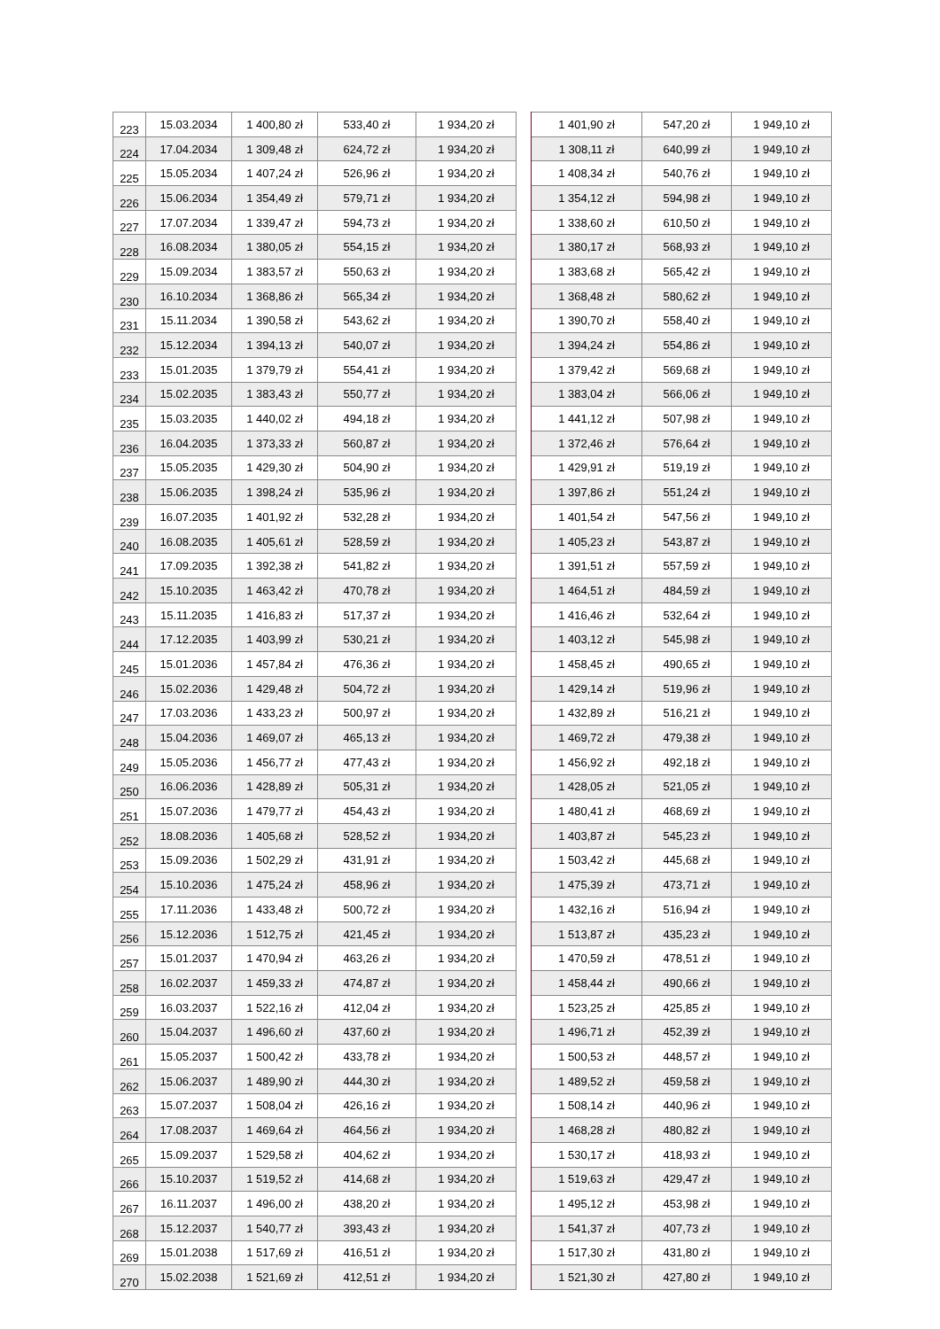| 223 | 15.03.2034 | 1 400,80 zł | 533,40 zł | 1 934,20 zł | | 1 401,90 zł | 547,20 zł | 1 949,10 zł |
| 224 | 17.04.2034 | 1 309,48 zł | 624,72 zł | 1 934,20 zł | | 1 308,11 zł | 640,99 zł | 1 949,10 zł |
| 225 | 15.05.2034 | 1 407,24 zł | 526,96 zł | 1 934,20 zł | | 1 408,34 zł | 540,76 zł | 1 949,10 zł |
| 226 | 15.06.2034 | 1 354,49 zł | 579,71 zł | 1 934,20 zł | | 1 354,12 zł | 594,98 zł | 1 949,10 zł |
| 227 | 17.07.2034 | 1 339,47 zł | 594,73 zł | 1 934,20 zł | | 1 338,60 zł | 610,50 zł | 1 949,10 zł |
| 228 | 16.08.2034 | 1 380,05 zł | 554,15 zł | 1 934,20 zł | | 1 380,17 zł | 568,93 zł | 1 949,10 zł |
| 229 | 15.09.2034 | 1 383,57 zł | 550,63 zł | 1 934,20 zł | | 1 383,68 zł | 565,42 zł | 1 949,10 zł |
| 230 | 16.10.2034 | 1 368,86 zł | 565,34 zł | 1 934,20 zł | | 1 368,48 zł | 580,62 zł | 1 949,10 zł |
| 231 | 15.11.2034 | 1 390,58 zł | 543,62 zł | 1 934,20 zł | | 1 390,70 zł | 558,40 zł | 1 949,10 zł |
| 232 | 15.12.2034 | 1 394,13 zł | 540,07 zł | 1 934,20 zł | | 1 394,24 zł | 554,86 zł | 1 949,10 zł |
| 233 | 15.01.2035 | 1 379,79 zł | 554,41 zł | 1 934,20 zł | | 1 379,42 zł | 569,68 zł | 1 949,10 zł |
| 234 | 15.02.2035 | 1 383,43 zł | 550,77 zł | 1 934,20 zł | | 1 383,04 zł | 566,06 zł | 1 949,10 zł |
| 235 | 15.03.2035 | 1 440,02 zł | 494,18 zł | 1 934,20 zł | | 1 441,12 zł | 507,98 zł | 1 949,10 zł |
| 236 | 16.04.2035 | 1 373,33 zł | 560,87 zł | 1 934,20 zł | | 1 372,46 zł | 576,64 zł | 1 949,10 zł |
| 237 | 15.05.2035 | 1 429,30 zł | 504,90 zł | 1 934,20 zł | | 1 429,91 zł | 519,19 zł | 1 949,10 zł |
| 238 | 15.06.2035 | 1 398,24 zł | 535,96 zł | 1 934,20 zł | | 1 397,86 zł | 551,24 zł | 1 949,10 zł |
| 239 | 16.07.2035 | 1 401,92 zł | 532,28 zł | 1 934,20 zł | | 1 401,54 zł | 547,56 zł | 1 949,10 zł |
| 240 | 16.08.2035 | 1 405,61 zł | 528,59 zł | 1 934,20 zł | | 1 405,23 zł | 543,87 zł | 1 949,10 zł |
| 241 | 17.09.2035 | 1 392,38 zł | 541,82 zł | 1 934,20 zł | | 1 391,51 zł | 557,59 zł | 1 949,10 zł |
| 242 | 15.10.2035 | 1 463,42 zł | 470,78 zł | 1 934,20 zł | | 1 464,51 zł | 484,59 zł | 1 949,10 zł |
| 243 | 15.11.2035 | 1 416,83 zł | 517,37 zł | 1 934,20 zł | | 1 416,46 zł | 532,64 zł | 1 949,10 zł |
| 244 | 17.12.2035 | 1 403,99 zł | 530,21 zł | 1 934,20 zł | | 1 403,12 zł | 545,98 zł | 1 949,10 zł |
| 245 | 15.01.2036 | 1 457,84 zł | 476,36 zł | 1 934,20 zł | | 1 458,45 zł | 490,65 zł | 1 949,10 zł |
| 246 | 15.02.2036 | 1 429,48 zł | 504,72 zł | 1 934,20 zł | | 1 429,14 zł | 519,96 zł | 1 949,10 zł |
| 247 | 17.03.2036 | 1 433,23 zł | 500,97 zł | 1 934,20 zł | | 1 432,89 zł | 516,21 zł | 1 949,10 zł |
| 248 | 15.04.2036 | 1 469,07 zł | 465,13 zł | 1 934,20 zł | | 1 469,72 zł | 479,38 zł | 1 949,10 zł |
| 249 | 15.05.2036 | 1 456,77 zł | 477,43 zł | 1 934,20 zł | | 1 456,92 zł | 492,18 zł | 1 949,10 zł |
| 250 | 16.06.2036 | 1 428,89 zł | 505,31 zł | 1 934,20 zł | | 1 428,05 zł | 521,05 zł | 1 949,10 zł |
| 251 | 15.07.2036 | 1 479,77 zł | 454,43 zł | 1 934,20 zł | | 1 480,41 zł | 468,69 zł | 1 949,10 zł |
| 252 | 18.08.2036 | 1 405,68 zł | 528,52 zł | 1 934,20 zł | | 1 403,87 zł | 545,23 zł | 1 949,10 zł |
| 253 | 15.09.2036 | 1 502,29 zł | 431,91 zł | 1 934,20 zł | | 1 503,42 zł | 445,68 zł | 1 949,10 zł |
| 254 | 15.10.2036 | 1 475,24 zł | 458,96 zł | 1 934,20 zł | | 1 475,39 zł | 473,71 zł | 1 949,10 zł |
| 255 | 17.11.2036 | 1 433,48 zł | 500,72 zł | 1 934,20 zł | | 1 432,16 zł | 516,94 zł | 1 949,10 zł |
| 256 | 15.12.2036 | 1 512,75 zł | 421,45 zł | 1 934,20 zł | | 1 513,87 zł | 435,23 zł | 1 949,10 zł |
| 257 | 15.01.2037 | 1 470,94 zł | 463,26 zł | 1 934,20 zł | | 1 470,59 zł | 478,51 zł | 1 949,10 zł |
| 258 | 16.02.2037 | 1 459,33 zł | 474,87 zł | 1 934,20 zł | | 1 458,44 zł | 490,66 zł | 1 949,10 zł |
| 259 | 16.03.2037 | 1 522,16 zł | 412,04 zł | 1 934,20 zł | | 1 523,25 zł | 425,85 zł | 1 949,10 zł |
| 260 | 15.04.2037 | 1 496,60 zł | 437,60 zł | 1 934,20 zł | | 1 496,71 zł | 452,39 zł | 1 949,10 zł |
| 261 | 15.05.2037 | 1 500,42 zł | 433,78 zł | 1 934,20 zł | | 1 500,53 zł | 448,57 zł | 1 949,10 zł |
| 262 | 15.06.2037 | 1 489,90 zł | 444,30 zł | 1 934,20 zł | | 1 489,52 zł | 459,58 zł | 1 949,10 zł |
| 263 | 15.07.2037 | 1 508,04 zł | 426,16 zł | 1 934,20 zł | | 1 508,14 zł | 440,96 zł | 1 949,10 zł |
| 264 | 17.08.2037 | 1 469,64 zł | 464,56 zł | 1 934,20 zł | | 1 468,28 zł | 480,82 zł | 1 949,10 zł |
| 265 | 15.09.2037 | 1 529,58 zł | 404,62 zł | 1 934,20 zł | | 1 530,17 zł | 418,93 zł | 1 949,10 zł |
| 266 | 15.10.2037 | 1 519,52 zł | 414,68 zł | 1 934,20 zł | | 1 519,63 zł | 429,47 zł | 1 949,10 zł |
| 267 | 16.11.2037 | 1 496,00 zł | 438,20 zł | 1 934,20 zł | | 1 495,12 zł | 453,98 zł | 1 949,10 zł |
| 268 | 15.12.2037 | 1 540,77 zł | 393,43 zł | 1 934,20 zł | | 1 541,37 zł | 407,73 zł | 1 949,10 zł |
| 269 | 15.01.2038 | 1 517,69 zł | 416,51 zł | 1 934,20 zł | | 1 517,30 zł | 431,80 zł | 1 949,10 zł |
| 270 | 15.02.2038 | 1 521,69 zł | 412,51 zł | 1 934,20 zł | | 1 521,30 zł | 427,80 zł | 1 949,10 zł |